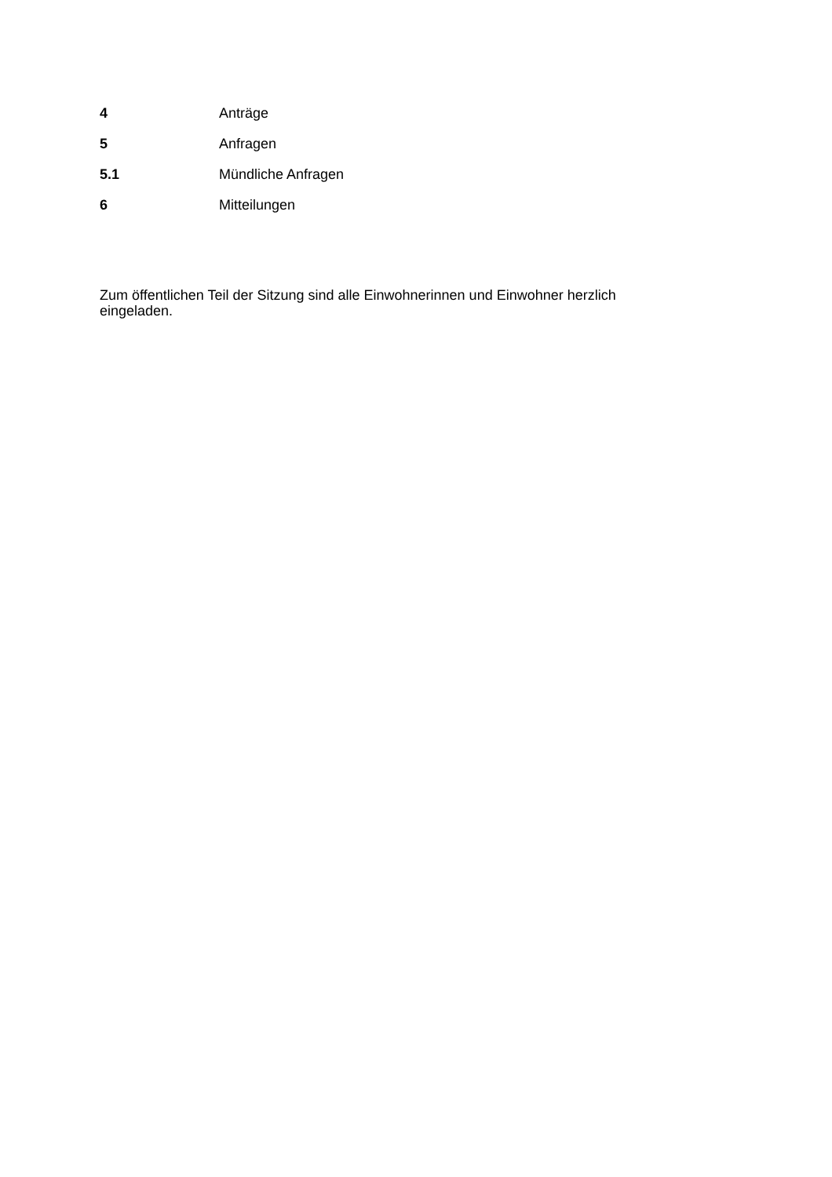4 Anträge
5 Anfragen
5.1 Mündliche Anfragen
6 Mitteilungen
Zum öffentlichen Teil der Sitzung sind alle Einwohnerinnen und Einwohner herzlich eingeladen.